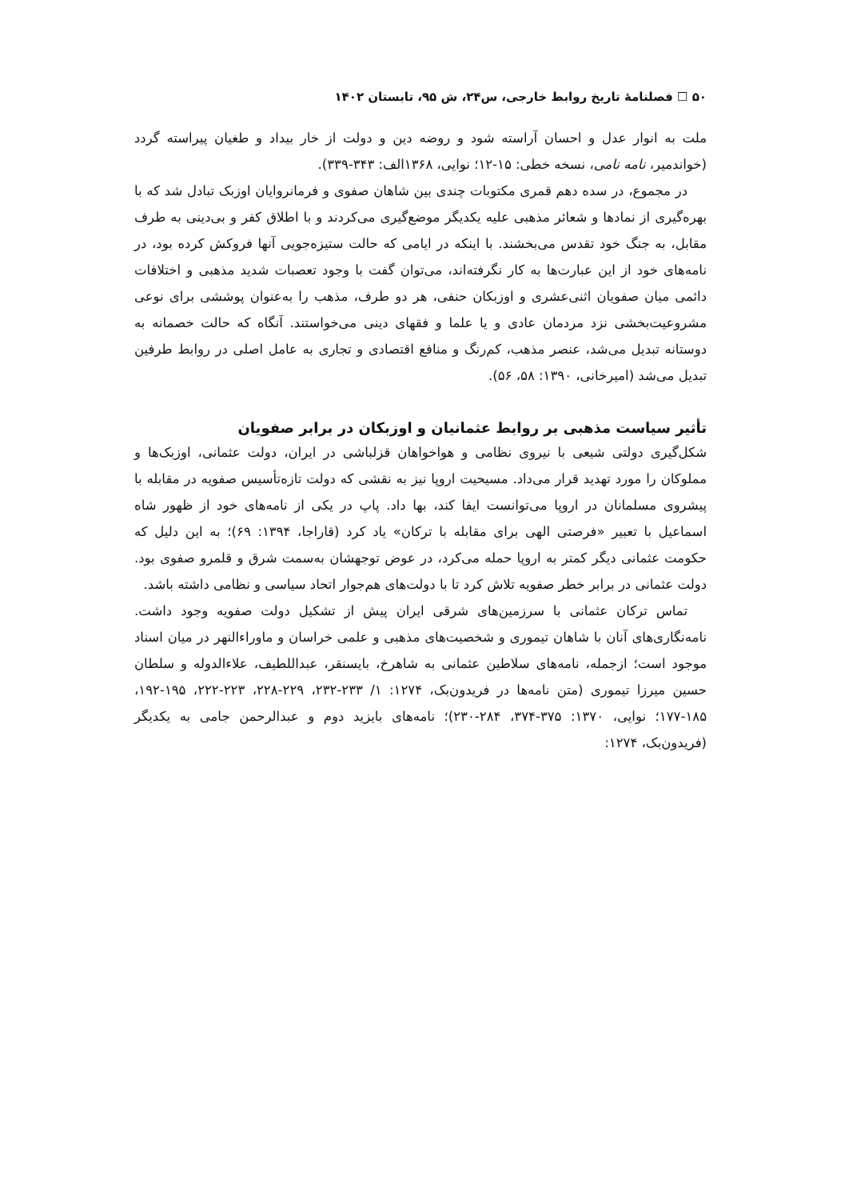۵۰ ☐ فصلنامهٔ تاریخ روابط خارجی، س۲۴، ش ۹۵، تابستان ۱۴۰۲
ملت به انوار عدل و احسان آراسته شود و روضه دین و دولت از خار بیداد و طغیان پیراسته گردد (خواندمیر، نامه نامی، نسخه خطی: ۱۵-۱۲؛ نوایی، ۱۳۶۸الف: ۳۴۳-۳۳۹).
در مجموع، در سده دهم قمری مکتوبات چندی بین شاهان صفوی و فرمانروایان اوزبک تبادل شد که با بهره‌گیری از نمادها و شعائر مذهبی علیه یکدیگر موضع‌گیری می‌کردند و با اطلاق کفر و بی‌دینی به طرف مقابل، به جنگ خود تقدس می‌بخشند. با اینکه در ایامی که حالت ستیزه‌جویی آنها فروکش کرده بود، در نامه‌های خود از این عبارت‌ها به کار نگرفته‌اند، می‌توان گفت با وجود تعصبات شدید مذهبی و اختلافات دائمی میان صفویان اثنی‌عشری و اوزبکان حنفی، هر دو طرف، مذهب را به‌عنوان پوششی برای نوعی مشروعیت‌بخشی نزد مردمان عادی و یا علما و فقهای دینی می‌خواستند. آنگاه که حالت خصمانه به دوستانه تبدیل می‌شد، عنصر مذهب، کم‌رنگ و منافع اقتصادی و تجاری به عامل اصلی در روابط طرفین تبدیل می‌شد (امیرخانی، ۱۳۹۰: ۵۸، ۵۶).
تأثیر سیاست مذهبی بر روابط عثمانیان و اوزبکان در برابر صفویان
شکل‌گیری دولتی شیعی با نیروی نظامی و هواخواهان قزلباشی در ایران، دولت عثمانی، اوزبک‌ها و مملوکان را مورد تهدید قرار می‌داد. مسیحیت اروپا نیز به نقشی که دولت تازه‌تأسیس صفویه در مقابله با پیشروی مسلمانان در اروپا می‌توانست ایفا کند، بها داد. پاپ در یکی از نامه‌های خود از ظهور شاه اسماعیل با تعبیر «فرصتی الهی برای مقابله با ترکان» یاد کرد (قاراجا، ۱۳۹۴: ۶۹)؛ به این دلیل که حکومت عثمانی دیگر کمتر به اروپا حمله می‌کرد، در عوض توجهشان به‌سمت شرق و قلمرو صفوی بود. دولت عثمانی در برابر خطر صفویه تلاش کرد تا با دولت‌های هم‌جوار اتحاد سیاسی و نظامی داشته باشد.
تماس ترکان عثمانی با سرزمین‌های شرقی ایران پیش از تشکیل دولت صفویه وجود داشت. نامه‌نگاری‌های آنان با شاهان تیموری و شخصیت‌های مذهبی و علمی خراسان و ماوراءالنهر در میان اسناد موجود است؛ ازجمله، نامه‌های سلاطین عثمانی به شاهرخ، بایسنقر، عبداللطیف، علاءالدوله و سلطان حسین میرزا تیموری (متن نامه‌ها در فریدون‌بک، ۱۲۷۴: ۱/ ۲۳۳-۲۳۲، ۲۲۹-۲۲۸، ۲۲۳-۲۲۲، ۱۹۵-۱۹۲، ۱۸۵-۱۷۷؛ نوایی، ۱۳۷۰: ۳۷۵-۳۷۴، ۲۸۴-۲۳۰)؛ نامه‌های بایزید دوم و عبدالرحمن جامی به یکدیگر (فریدون‌بک، ۱۲۷۴: